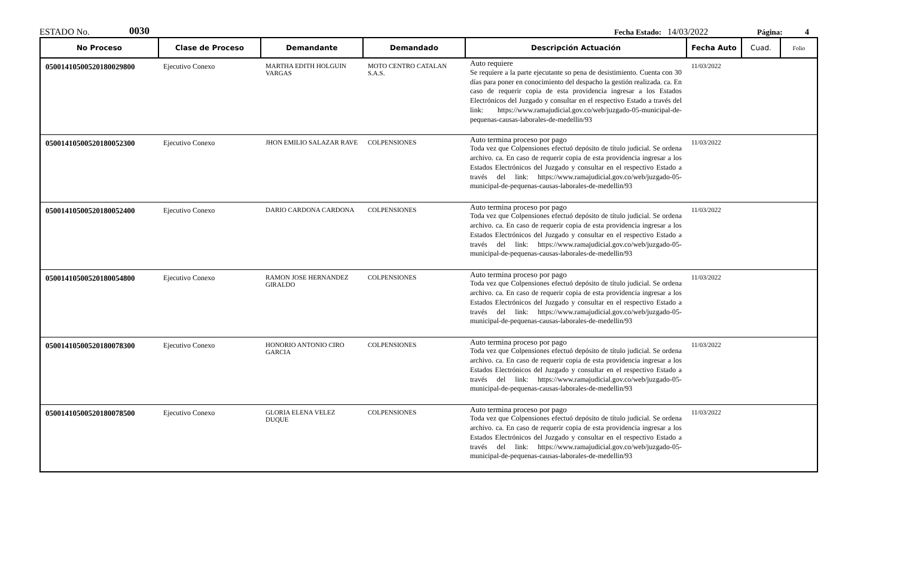ESTADO No. 0030 Fecha Estado: 14/03/2022 Página: 4
| No Proceso | Clase de Proceso | Demandante | Demandado | Descripción Actuación | Fecha Auto | Cuad. | Folio |
| --- | --- | --- | --- | --- | --- | --- | --- |
| 05001410500520180029800 | Ejecutivo Conexo | MARTHA EDITH HOLGUIN VARGAS | MOTO CENTRO CATALAN S.A.S. | Auto requiere Se requiere a la parte ejecutante so pena de desistimiento. Cuenta con 30 días para poner en conocimiento del despacho la gestión realizada. ca. En caso de requerir copia de esta providencia ingresar a los Estados Electrónicos del Juzgado y consultar en el respectivo Estado a través del link: https://www.ramajudicial.gov.co/web/juzgado-05-municipal-de-pequenas-causas-laborales-de-medellin/93 | 11/03/2022 | | |
| 05001410500520180052300 | Ejecutivo Conexo | JHON EMILIO SALAZAR RAVE | COLPENSIONES | Auto termina proceso por pago Toda vez que Colpensiones efectuó depósito de título judicial. Se ordena archivo. ca. En caso de requerir copia de esta providencia ingresar a los Estados Electrónicos del Juzgado y consultar en el respectivo Estado a través del link: https://www.ramajudicial.gov.co/web/juzgado-05-municipal-de-pequenas-causas-laborales-de-medellin/93 | 11/03/2022 | | |
| 05001410500520180052400 | Ejecutivo Conexo | DARIO CARDONA CARDONA | COLPENSIONES | Auto termina proceso por pago Toda vez que Colpensiones efectuó depósito de título judicial. Se ordena archivo. ca. En caso de requerir copia de esta providencia ingresar a los Estados Electrónicos del Juzgado y consultar en el respectivo Estado a través del link: https://www.ramajudicial.gov.co/web/juzgado-05-municipal-de-pequenas-causas-laborales-de-medellin/93 | 11/03/2022 | | |
| 05001410500520180054800 | Ejecutivo Conexo | RAMON JOSE HERNANDEZ GIRALDO | COLPENSIONES | Auto termina proceso por pago Toda vez que Colpensiones efectuó depósito de título judicial. Se ordena archivo. ca. En caso de requerir copia de esta providencia ingresar a los Estados Electrónicos del Juzgado y consultar en el respectivo Estado a través del link: https://www.ramajudicial.gov.co/web/juzgado-05-municipal-de-pequenas-causas-laborales-de-medellin/93 | 11/03/2022 | | |
| 05001410500520180078300 | Ejecutivo Conexo | HONORIO ANTONIO CIRO GARCIA | COLPENSIONES | Auto termina proceso por pago Toda vez que Colpensiones efectuó depósito de título judicial. Se ordena archivo. ca. En caso de requerir copia de esta providencia ingresar a los Estados Electrónicos del Juzgado y consultar en el respectivo Estado a través del link: https://www.ramajudicial.gov.co/web/juzgado-05-municipal-de-pequenas-causas-laborales-de-medellin/93 | 11/03/2022 | | |
| 05001410500520180078500 | Ejecutivo Conexo | GLORIA ELENA VELEZ DUQUE | COLPENSIONES | Auto termina proceso por pago Toda vez que Colpensiones efectuó depósito de título judicial. Se ordena archivo. ca. En caso de requerir copia de esta providencia ingresar a los Estados Electrónicos del Juzgado y consultar en el respectivo Estado a través del link: https://www.ramajudicial.gov.co/web/juzgado-05-municipal-de-pequenas-causas-laborales-de-medellin/93 | 11/03/2022 | | |